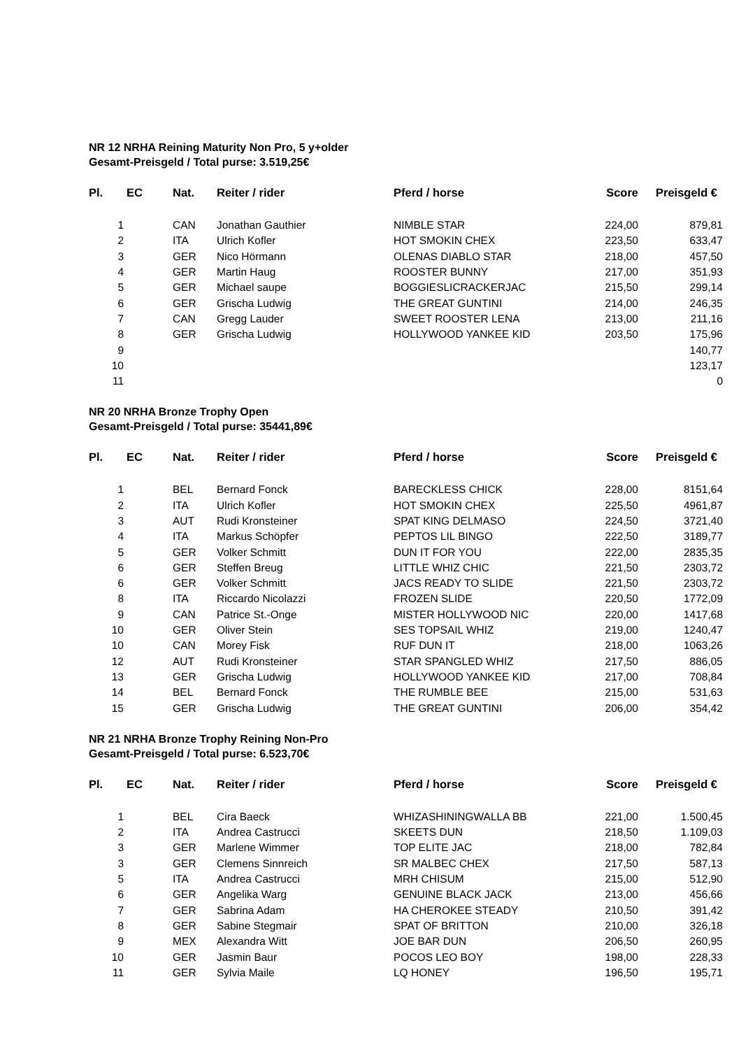NR 12 NRHA Reining Maturity Non Pro, 5 y+older
Gesamt-Preisgeld / Total purse: 3.519,25€
| Pl. | EC | Nat. | Reiter / rider | Pferd / horse | Score | Preisgeld € |
| --- | --- | --- | --- | --- | --- | --- |
| 1 | | CAN | Jonathan Gauthier | NIMBLE STAR | 224,00 | 879,81 |
| 2 | | ITA | Ulrich Kofler | HOT SMOKIN CHEX | 223,50 | 633,47 |
| 3 | | GER | Nico Hörmann | OLENAS DIABLO STAR | 218,00 | 457,50 |
| 4 | | GER | Martin Haug | ROOSTER BUNNY | 217,00 | 351,93 |
| 5 | | GER | Michael saupe | BOGGIESLICRACKERJAC | 215,50 | 299,14 |
| 6 | | GER | Grischa Ludwig | THE GREAT GUNTINI | 214,00 | 246,35 |
| 7 | | CAN | Gregg Lauder | SWEET ROOSTER LENA | 213,00 | 211,16 |
| 8 | | GER | Grischa Ludwig | HOLLYWOOD YANKEE KID | 203,50 | 175,96 |
| 9 | | | | | | 140,77 |
| 10 | | | | | | 123,17 |
| 11 | | | | | | 0 |
NR 20 NRHA Bronze Trophy Open
Gesamt-Preisgeld / Total purse: 35441,89€
| Pl. | EC | Nat. | Reiter / rider | Pferd / horse | Score | Preisgeld € |
| --- | --- | --- | --- | --- | --- | --- |
| 1 | | BEL | Bernard Fonck | BARECKLESS CHICK | 228,00 | 8151,64 |
| 2 | | ITA | Ulrich Kofler | HOT SMOKIN CHEX | 225,50 | 4961,87 |
| 3 | | AUT | Rudi Kronsteiner | SPAT KING DELMASO | 224,50 | 3721,40 |
| 4 | | ITA | Markus Schöpfer | PEPTOS LIL BINGO | 222,50 | 3189,77 |
| 5 | | GER | Volker Schmitt | DUN IT FOR YOU | 222,00 | 2835,35 |
| 6 | | GER | Steffen Breug | LITTLE WHIZ CHIC | 221,50 | 2303,72 |
| 6 | | GER | Volker Schmitt | JACS READY TO SLIDE | 221,50 | 2303,72 |
| 8 | | ITA | Riccardo Nicolazzi | FROZEN SLIDE | 220,50 | 1772,09 |
| 9 | | CAN | Patrice St.-Onge | MISTER HOLLYWOOD NIC | 220,00 | 1417,68 |
| 10 | | GER | Oliver Stein | SES TOPSAIL WHIZ | 219,00 | 1240,47 |
| 10 | | CAN | Morey Fisk | RUF DUN IT | 218,00 | 1063,26 |
| 12 | | AUT | Rudi Kronsteiner | STAR SPANGLED WHIZ | 217,50 | 886,05 |
| 13 | | GER | Grischa Ludwig | HOLLYWOOD YANKEE KID | 217,00 | 708,84 |
| 14 | | BEL | Bernard Fonck | THE RUMBLE BEE | 215,00 | 531,63 |
| 15 | | GER | Grischa Ludwig | THE GREAT GUNTINI | 206,00 | 354,42 |
NR 21 NRHA Bronze Trophy Reining Non-Pro
Gesamt-Preisgeld / Total purse: 6.523,70€
| Pl. | EC | Nat. | Reiter / rider | Pferd / horse | Score | Preisgeld € |
| --- | --- | --- | --- | --- | --- | --- |
| 1 | | BEL | Cira Baeck | WHIZASHININGWALLA BB | 221,00 | 1.500,45 |
| 2 | | ITA | Andrea Castrucci | SKEETS DUN | 218,50 | 1.109,03 |
| 3 | | GER | Marlene Wimmer | TOP ELITE JAC | 218,00 | 782,84 |
| 3 | | GER | Clemens Sinnreich | SR MALBEC CHEX | 217,50 | 587,13 |
| 5 | | ITA | Andrea Castrucci | MRH CHISUM | 215,00 | 512,90 |
| 6 | | GER | Angelika Warg | GENUINE BLACK JACK | 213,00 | 456,66 |
| 7 | | GER | Sabrina Adam | HA CHEROKEE STEADY | 210,50 | 391,42 |
| 8 | | GER | Sabine Stegmair | SPAT OF BRITTON | 210,00 | 326,18 |
| 9 | | MEX | Alexandra Witt | JOE BAR DUN | 206,50 | 260,95 |
| 10 | | GER | Jasmin Baur | POCOS LEO BOY | 198,00 | 228,33 |
| 11 | | GER | Sylvia Maile | LQ HONEY | 196,50 | 195,71 |